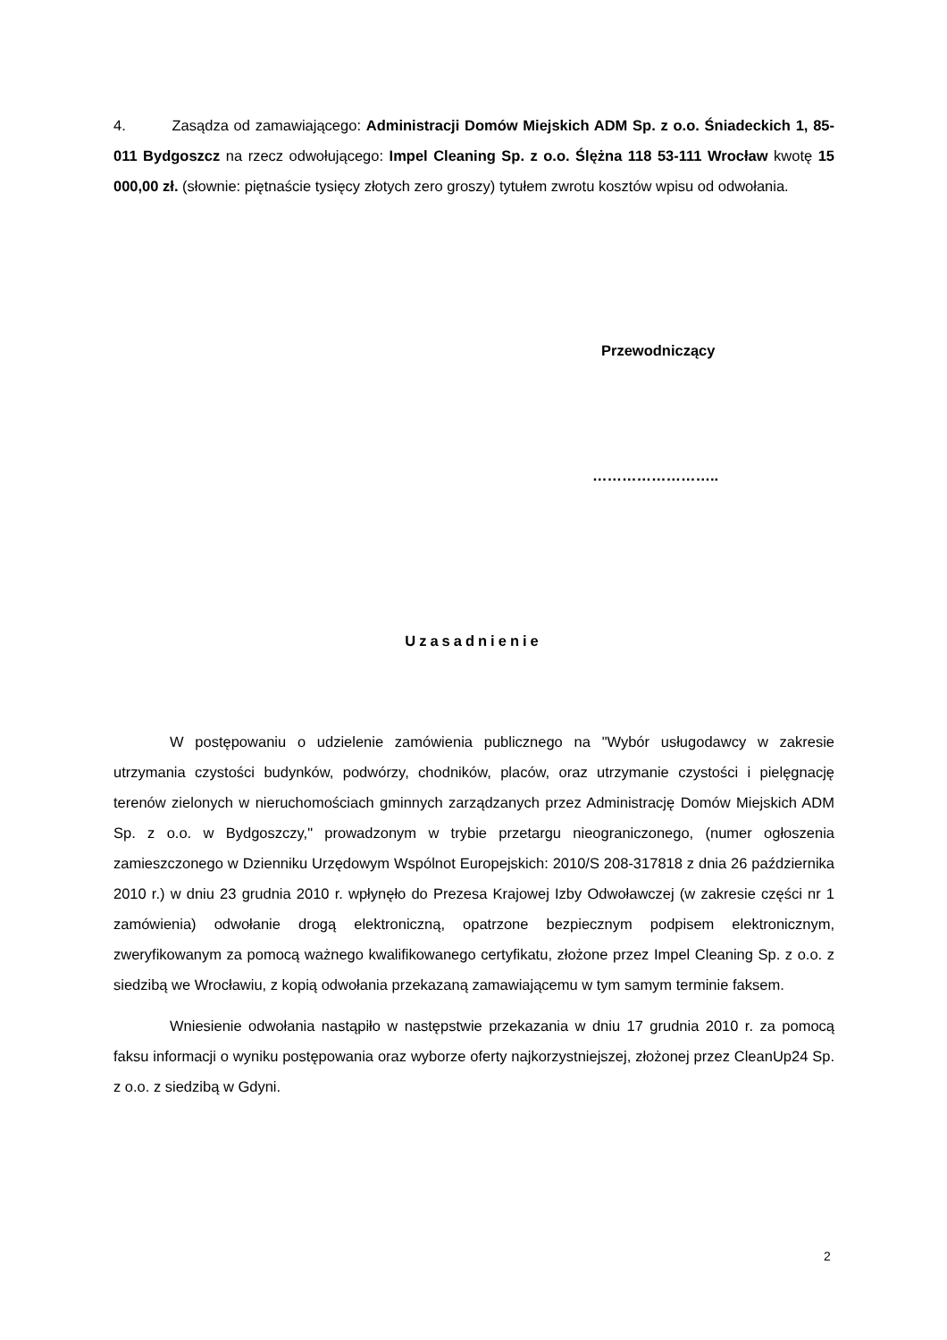4. Zasądza od zamawiającego: Administracji Domów Miejskich ADM Sp. z o.o. Śniadeckich 1, 85-011 Bydgoszcz na rzecz odwołującego: Impel Cleaning Sp. z o.o. Ślężna 118 53-111 Wrocław kwotę 15 000,00 zł. (słownie: piętnaście tysięcy złotych zero groszy) tytułem zwrotu kosztów wpisu od odwołania.
Przewodniczący
……………………..
Uzasadnienie
W postępowaniu o udzielenie zamówienia publicznego na "Wybór usługodawcy w zakresie utrzymania czystości budynków, podwórzy, chodników, placów, oraz utrzymanie czystości i pielęgnację terenów zielonych w nieruchomościach gminnych zarządzanych przez Administrację Domów Miejskich ADM Sp. z o.o. w Bydgoszczy," prowadzonym w trybie przetargu nieograniczonego, (numer ogłoszenia zamieszczonego w Dzienniku Urzędowym Wspólnot Europejskich: 2010/S 208-317818 z dnia 26 października 2010 r.) w dniu 23 grudnia 2010 r. wpłynęło do Prezesa Krajowej Izby Odwoławczej (w zakresie części nr 1 zamówienia) odwołanie drogą elektroniczną, opatrzone bezpiecznym podpisem elektronicznym, zweryfikowanym za pomocą ważnego kwalifikowanego certyfikatu, złożone przez Impel Cleaning Sp. z o.o. z siedzibą we Wrocławiu, z kopią odwołania przekazaną zamawiającemu w tym samym terminie faksem.
Wniesienie odwołania nastąpiło w następstwie przekazania w dniu 17 grudnia 2010 r. za pomocą faksu informacji o wyniku postępowania oraz wyborze oferty najkorzystniejszej, złożonej przez CleanUp24 Sp. z o.o. z siedzibą w Gdyni.
2